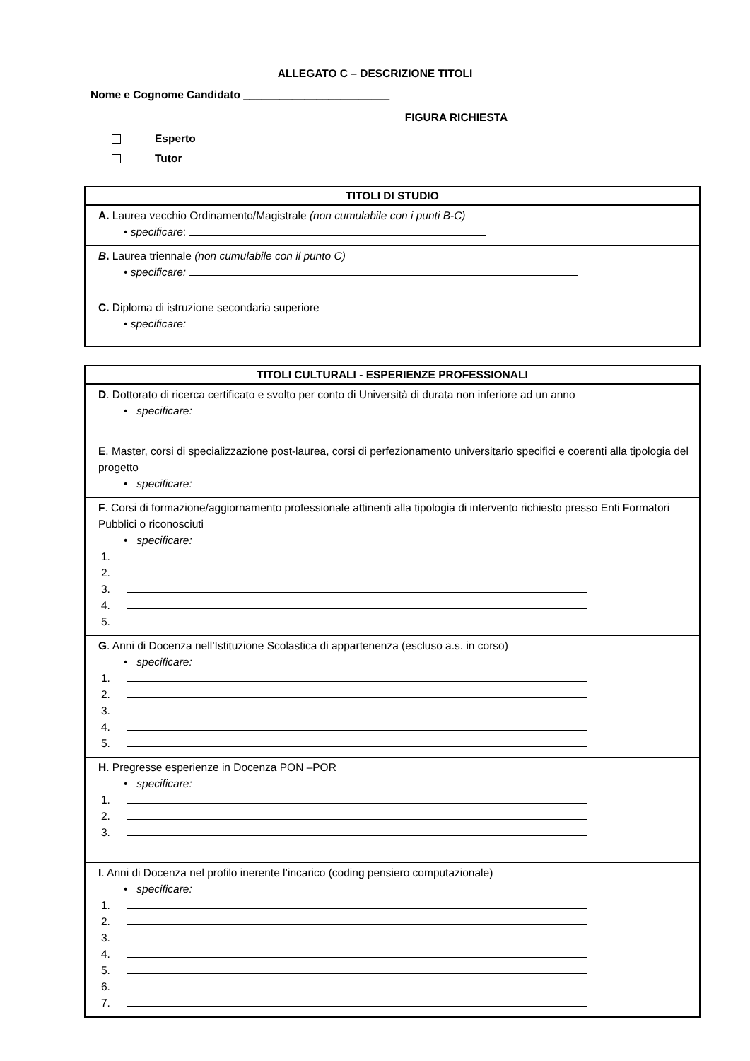ALLEGATO C – DESCRIZIONE TITOLI
Nome e Cognome Candidato ________________________
FIGURA RICHIESTA
Esperto
Tutor
| TITOLI DI STUDIO |
| --- |
| A. Laurea vecchio Ordinamento/Magistrale (non cumulabile con i punti B-C) • specificare : |
| B . Laurea triennale (non cumulabile con il punto C) • specificare: |
| C. Diploma di istruzione secondaria superiore • specificare: |
| TITOLI CULTURALI - ESPERIENZE PROFESSIONALI |
| --- |
| D . Dottorato di ricerca certificato e svolto per conto di Università di durata non inferiore ad un anno • specificare: |
| E . Master, corsi di specializzazione post-laurea, corsi di perfezionamento universitario specifici e coerenti alla tipologia del progetto • specificare: |
| F . Corsi di formazione/aggiornamento professionale attinenti alla tipologia di intervento richiesto presso Enti Formatori Pubblici o riconosciuti • specificare: 1. 2. 3. 4. 5. |
| G . Anni di Docenza nell’Istituzione Scolastica di appartenenza (escluso a.s. in corso) • specificare: 1. 2. 3. 4. 5. |
| H . Pregresse esperienze in Docenza PON –POR • specificare: 1. 2. 3. |
| I . Anni di Docenza nel profilo inerente l’incarico (coding pensiero computazionale) • specificare: 1. 2. 3. 4. 5. 6. 7. |